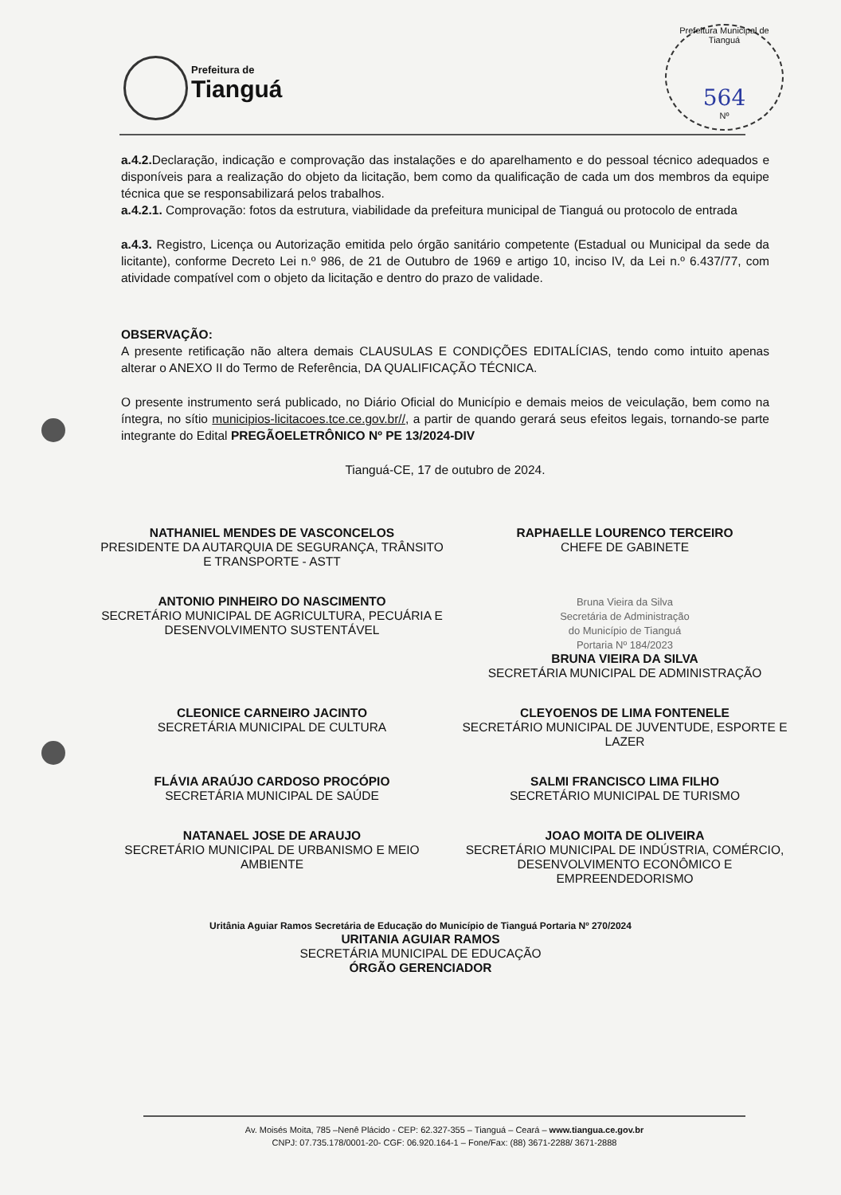Prefeitura de
Tianguá
Prefeitura Municipal de Tianguá
564
Nº
a.4.2. Declaração, indicação e comprovação das instalações e do aparelhamento e do pessoal técnico adequados e disponíveis para a realização do objeto da licitação, bem como da qualificação de cada um dos membros da equipe técnica que se responsabilizará pelos trabalhos.
a.4.2.1. Comprovação: fotos da estrutura, viabilidade da prefeitura municipal de Tianguá ou protocolo de entrada
a.4.3. Registro, Licença ou Autorização emitida pelo órgão sanitário competente (Estadual ou Municipal da sede da licitante), conforme Decreto Lei n.º 986, de 21 de Outubro de 1969 e artigo 10, inciso IV, da Lei n.º 6.437/77, com atividade compatível com o objeto da licitação e dentro do prazo de validade.
OBSERVAÇÃO:
A presente retificação não altera demais CLAUSULAS E CONDIÇÕES EDITALÍCIAS, tendo como intuito apenas alterar o ANEXO II do Termo de Referência, DA QUALIFICAÇÃO TÉCNICA.
O presente instrumento será publicado, no Diário Oficial do Município e demais meios de veiculação, bem como na íntegra, no sítio municipios-licitacoes.tce.ce.gov.br//, a partir de quando gerará seus efeitos legais, tornando-se parte integrante do Edital PREGÃOELETRÔNICO Nº PE 13/2024-DIV
Tianguá-CE, 17 de outubro de 2024.
NATHANIEL MENDES DE VASCONCELOS
PRESIDENTE DA AUTARQUIA DE SEGURANÇA, TRÂNSITO E TRANSPORTE - ASTT
RAPHAELLE LOURENCO TERCEIRO
CHEFE DE GABINETE
ANTONIO PINHEIRO DO NASCIMENTO
SECRETÁRIO MUNICIPAL DE AGRICULTURA, PECUÁRIA E DESENVOLVIMENTO SUSTENTÁVEL
Bruna Vieira da Silva
Secretária de Administração
do Município de Tianguá
Portaria Nº 184/2023
BRUNA VIEIRA DA SILVA
SECRETÁRIA MUNICIPAL DE ADMINISTRAÇÃO
CLEONICE CARNEIRO JACINTO
SECRETÁRIA MUNICIPAL DE CULTURA
CLEYOENOS DE LIMA FONTENELE
SECRETÁRIO MUNICIPAL DE JUVENTUDE, ESPORTE E LAZER
FLÁVIA ARAÚJO CARDOSO PROCÓPIO
SECRETÁRIA MUNICIPAL DE SAÚDE
SALMI FRANCISCO LIMA FILHO
SECRETÁRIO MUNICIPAL DE TURISMO
NATANAEL JOSE DE ARAUJO
SECRETÁRIO MUNICIPAL DE URBANISMO E MEIO AMBIENTE
JOAO MOITA DE OLIVEIRA
SECRETÁRIO MUNICIPAL DE INDÚSTRIA, COMÉRCIO, DESENVOLVIMENTO ECONÔMICO E EMPREENDEDORISMO
Uritânia Aguiar Ramos Secretária de Educação do Município de Tianguá Portaria Nº 270/2024
URITANIA AGUIAR RAMOS
SECRETÁRIA MUNICIPAL DE EDUCAÇÃO
ÓRGÃO GERENCIADOR
Av. Moisés Moita, 785 –Nenê Plácido - CEP: 62.327-355 – Tianguá – Ceará – www.tiangua.ce.gov.br
CNPJ: 07.735.178/0001-20- CGF: 06.920.164-1 – Fone/Fax: (88) 3671-2288/ 3671-2888